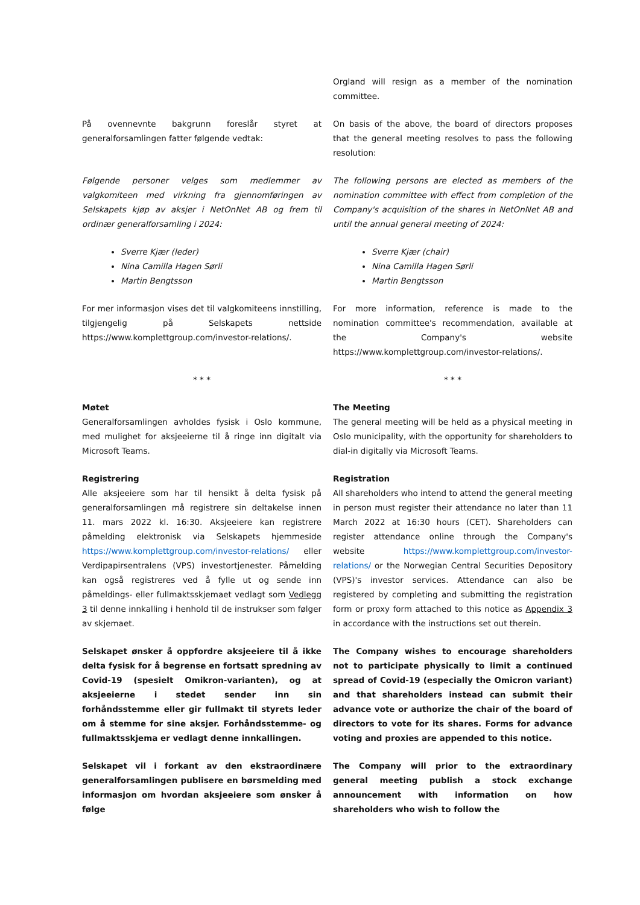Orgland will resign as a member of the nomination committee.
På ovennevnte bakgrunn foreslår styret at generalforsamlingen fatter følgende vedtak:
On basis of the above, the board of directors proposes that the general meeting resolves to pass the following resolution:
Følgende personer velges som medlemmer av valgkomiteen med virkning fra gjennomføringen av Selskapets kjøp av aksjer i NetOnNet AB og frem til ordinær generalforsamling i 2024:
The following persons are elected as members of the nomination committee with effect from completion of the Company's acquisition of the shares in NetOnNet AB and until the annual general meeting of 2024:
Sverre Kjær (leder)
Nina Camilla Hagen Sørli
Martin Bengtsson
Sverre Kjær (chair)
Nina Camilla Hagen Sørli
Martin Bengtsson
For mer informasjon vises det til valgkomiteens innstilling, tilgjengelig på Selskapets nettside https://www.komplettgroup.com/investor-relations/.
For more information, reference is made to the nomination committee's recommendation, available at the Company's website https://www.komplettgroup.com/investor-relations/.
* * * * * *
Møtet
Generalforsamlingen avholdes fysisk i Oslo kommune, med mulighet for aksjeeierne til å ringe inn digitalt via Microsoft Teams.
The Meeting
The general meeting will be held as a physical meeting in Oslo municipality, with the opportunity for shareholders to dial-in digitally via Microsoft Teams.
Registrering
Alle aksjeeiere som har til hensikt å delta fysisk på generalforsamlingen må registrere sin deltakelse innen 11. mars 2022 kl. 16:30. Aksjeeiere kan registrere påmelding elektronisk via Selskapets hjemmeside https://www.komplettgroup.com/investor-relations/ eller Verdipapirsentralens (VPS) investortjenester. Påmelding kan også registreres ved å fylle ut og sende inn påmeldings- eller fullmaktsskjemaet vedlagt som Vedlegg 3 til denne innkalling i henhold til de instrukser som følger av skjemaet.
Registration
All shareholders who intend to attend the general meeting in person must register their attendance no later than 11 March 2022 at 16:30 hours (CET). Shareholders can register attendance online through the Company's website https://www.komplettgroup.com/investor-relations/ or the Norwegian Central Securities Depository (VPS)'s investor services. Attendance can also be registered by completing and submitting the registration form or proxy form attached to this notice as Appendix 3 in accordance with the instructions set out therein.
Selskapet ønsker å oppfordre aksjeeiere til å ikke delta fysisk for å begrense en fortsatt spredning av Covid-19 (spesielt Omikron-varianten), og at aksjeeierne i stedet sender inn sin forhåndsstemme eller gir fullmakt til styrets leder om å stemme for sine aksjer. Forhåndsstemme- og fullmaktsskjema er vedlagt denne innkallingen.
The Company wishes to encourage shareholders not to participate physically to limit a continued spread of Covid-19 (especially the Omicron variant) and that shareholders instead can submit their advance vote or authorize the chair of the board of directors to vote for its shares. Forms for advance voting and proxies are appended to this notice.
Selskapet vil i forkant av den ekstraordinære generalforsamlingen publisere en børsmelding med informasjon om hvordan aksjeeiere som ønsker å følge
The Company will prior to the extraordinary general meeting publish a stock exchange announcement with information on how shareholders who wish to follow the